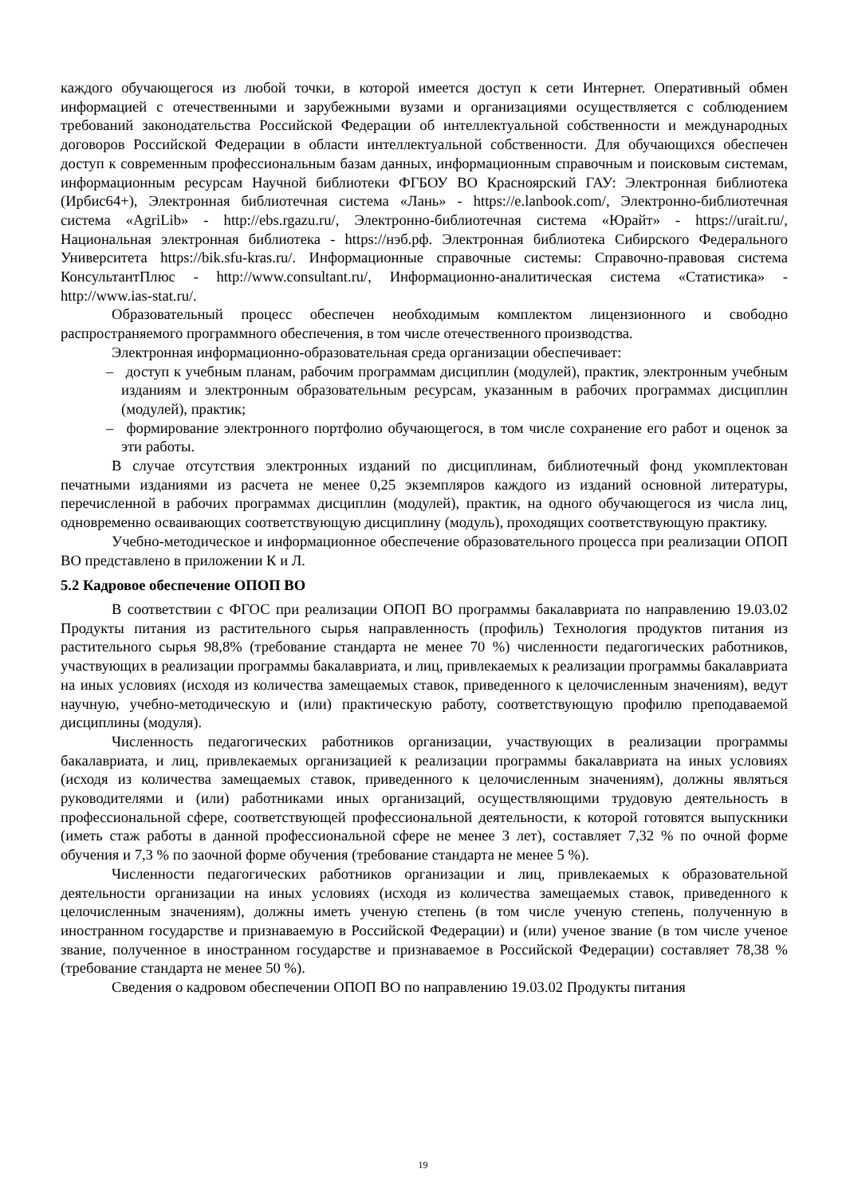каждого обучающегося из любой точки, в которой имеется доступ к сети Интернет. Оперативный обмен информацией с отечественными и зарубежными вузами и организациями осуществляется с соблюдением требований законодательства Российской Федерации об интеллектуальной собственности и международных договоров Российской Федерации в области интеллектуальной собственности. Для обучающихся обеспечен доступ к современным профессиональным базам данных, информационным справочным и поисковым системам, информационным ресурсам Научной библиотеки ФГБОУ ВО Красноярский ГАУ: Электронная библиотека (Ирбис64+), Электронная библиотечная система «Лань» - https://e.lanbook.com/, Электронно-библиотечная система «AgriLib» - http://ebs.rgazu.ru/, Электронно-библиотечная система «Юрайт» - https://urait.ru/, Национальная электронная библиотека - https://нэб.рф. Электронная библиотека Сибирского Федерального Университета https://bik.sfu-kras.ru/. Информационные справочные системы: Справочно-правовая система КонсультантПлюс - http://www.consultant.ru/, Информационно-аналитическая система «Статистика» - http://www.ias-stat.ru/.
Образовательный процесс обеспечен необходимым комплектом лицензионного и свободно распространяемого программного обеспечения, в том числе отечественного производства.
Электронная информационно-образовательная среда организации обеспечивает:
– доступ к учебным планам, рабочим программам дисциплин (модулей), практик, электронным учебным изданиям и электронным образовательным ресурсам, указанным в рабочих программах дисциплин (модулей), практик;
– формирование электронного портфолио обучающегося, в том числе сохранение его работ и оценок за эти работы.
В случае отсутствия электронных изданий по дисциплинам, библиотечный фонд укомплектован печатными изданиями из расчета не менее 0,25 экземпляров каждого из изданий основной литературы, перечисленной в рабочих программах дисциплин (модулей), практик, на одного обучающегося из числа лиц, одновременно осваивающих соответствующую дисциплину (модуль), проходящих соответствующую практику.
Учебно-методическое и информационное обеспечение образовательного процесса при реализации ОПОП ВО представлено в приложении К и Л.
5.2 Кадровое обеспечение ОПОП ВО
В соответствии с ФГОС при реализации ОПОП ВО программы бакалавриата по направлению 19.03.02 Продукты питания из растительного сырья направленность (профиль) Технология продуктов питания из растительного сырья 98,8% (требование стандарта не менее 70 %) численности педагогических работников, участвующих в реализации программы бакалавриата, и лиц, привлекаемых к реализации программы бакалавриата на иных условиях (исходя из количества замещаемых ставок, приведенного к целочисленным значениям), ведут научную, учебно-методическую и (или) практическую работу, соответствующую профилю преподаваемой дисциплины (модуля).
Численность педагогических работников организации, участвующих в реализации программы бакалавриата, и лиц, привлекаемых организацией к реализации программы бакалавриата на иных условиях (исходя из количества замещаемых ставок, приведенного к целочисленным значениям), должны являться руководителями и (или) работниками иных организаций, осуществляющими трудовую деятельность в профессиональной сфере, соответствующей профессиональной деятельности, к которой готовятся выпускники (иметь стаж работы в данной профессиональной сфере не менее 3 лет), составляет 7,32 % по очной форме обучения и 7,3 % по заочной форме обучения (требование стандарта не менее 5 %).
Численности педагогических работников организации и лиц, привлекаемых к образовательной деятельности организации на иных условиях (исходя из количества замещаемых ставок, приведенного к целочисленным значениям), должны иметь ученую степень (в том числе ученую степень, полученную в иностранном государстве и признаваемую в Российской Федерации) и (или) ученое звание (в том числе ученое звание, полученное в иностранном государстве и признаваемое в Российской Федерации) составляет 78,38 % (требование стандарта не менее 50 %).
Сведения о кадровом обеспечении ОПОП ВО по направлению 19.03.02 Продукты питания
19